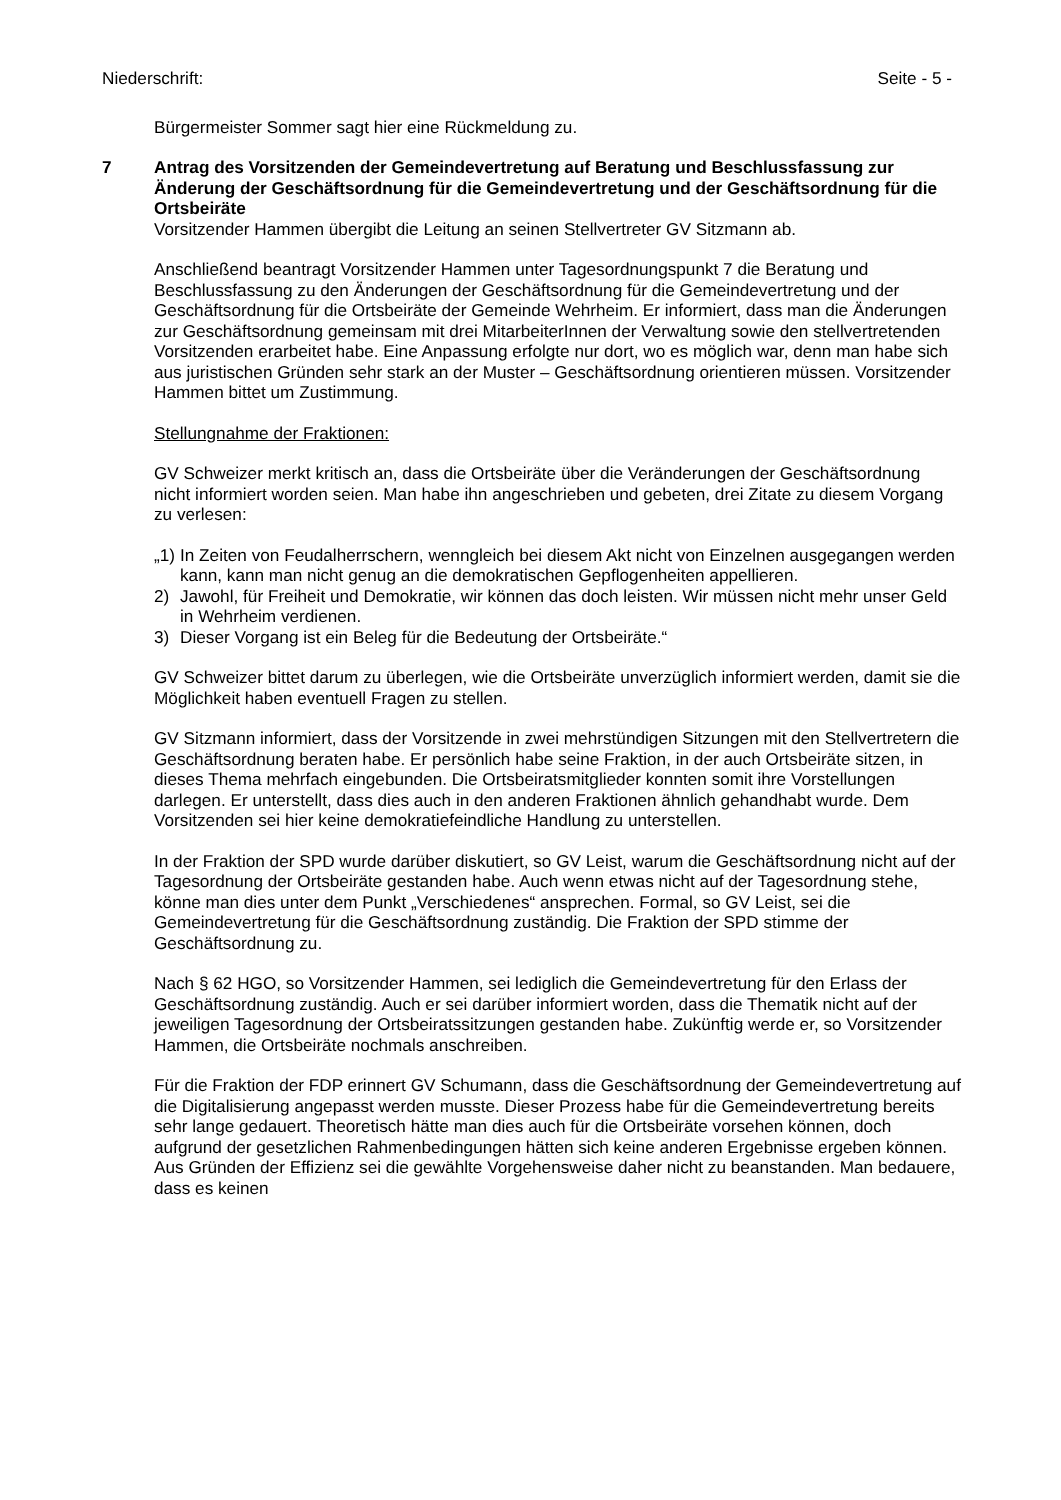Niederschrift: Seite - 5 -
Bürgermeister Sommer sagt hier eine Rückmeldung zu.
7
Antrag des Vorsitzenden der Gemeindevertretung auf Beratung und Beschlussfassung zur Änderung der Geschäftsordnung für die Gemeindevertretung und der Geschäftsordnung für die Ortsbeiräte
Vorsitzender Hammen übergibt die Leitung an seinen Stellvertreter GV Sitzmann ab.
Anschließend beantragt Vorsitzender Hammen unter Tagesordnungspunkt 7 die Beratung und Beschlussfassung zu den Änderungen der Geschäftsordnung für die Gemeindevertretung und der Geschäftsordnung für die Ortsbeiräte der Gemeinde Wehrheim. Er informiert, dass man die Änderungen zur Geschäftsordnung gemeinsam mit drei MitarbeiterInnen der Verwaltung sowie den stellvertretenden Vorsitzenden erarbeitet habe. Eine Anpassung erfolgte nur dort, wo es möglich war, denn man habe sich aus juristischen Gründen sehr stark an der Muster – Geschäftsordnung orientieren müssen. Vorsitzender Hammen bittet um Zustimmung.
Stellungnahme der Fraktionen:
GV Schweizer merkt kritisch an, dass die Ortsbeiräte über die Veränderungen der Geschäftsordnung nicht informiert worden seien. Man habe ihn angeschrieben und gebeten, drei Zitate zu diesem Vorgang zu verlesen:
„1) In Zeiten von Feudalherrschern, wenngleich bei diesem Akt nicht von Einzelnen ausgegangen werden kann, kann man nicht genug an die demokratischen Gepflogenheiten appellieren.
2) Jawohl, für Freiheit und Demokratie, wir können das doch leisten. Wir müssen nicht mehr unser Geld in Wehrheim verdienen.
3) Dieser Vorgang ist ein Beleg für die Bedeutung der Ortsbeiräte.“
GV Schweizer bittet darum zu überlegen, wie die Ortsbeiräte unverzüglich informiert werden, damit sie die Möglichkeit haben eventuell Fragen zu stellen.
GV Sitzmann informiert, dass der Vorsitzende in zwei mehrstündigen Sitzungen mit den Stellvertretern die Geschäftsordnung beraten habe. Er persönlich habe seine Fraktion, in der auch Ortsbeiräte sitzen, in dieses Thema mehrfach eingebunden. Die Ortsbeiratsmitglieder konnten somit ihre Vorstellungen darlegen. Er unterstellt, dass dies auch in den anderen Fraktionen ähnlich gehandhabt wurde. Dem Vorsitzenden sei hier keine demokratiefeindliche Handlung zu unterstellen.
In der Fraktion der SPD wurde darüber diskutiert, so GV Leist, warum die Geschäftsordnung nicht auf der Tagesordnung der Ortsbeiräte gestanden habe. Auch wenn etwas nicht auf der Tagesordnung stehe, könne man dies unter dem Punkt „Verschiedenes“ ansprechen. Formal, so GV Leist, sei die Gemeindevertretung für die Geschäftsordnung zuständig. Die Fraktion der SPD stimme der Geschäftsordnung zu.
Nach § 62 HGO, so Vorsitzender Hammen, sei lediglich die Gemeindevertretung für den Erlass der Geschäftsordnung zuständig. Auch er sei darüber informiert worden, dass die Thematik nicht auf der jeweiligen Tagesordnung der Ortsbeiratssitzungen gestanden habe. Zukünftig werde er, so Vorsitzender Hammen, die Ortsbeiräte nochmals anschreiben.
Für die Fraktion der FDP erinnert GV Schumann, dass die Geschäftsordnung der Gemeindevertretung auf die Digitalisierung angepasst werden musste. Dieser Prozess habe für die Gemeindevertretung bereits sehr lange gedauert. Theoretisch hätte man dies auch für die Ortsbeiräte vorsehen können, doch aufgrund der gesetzlichen Rahmenbedingungen hätten sich keine anderen Ergebnisse ergeben können. Aus Gründen der Effizienz sei die gewählte Vorgehensweise daher nicht zu beanstanden. Man bedauere, dass es keinen